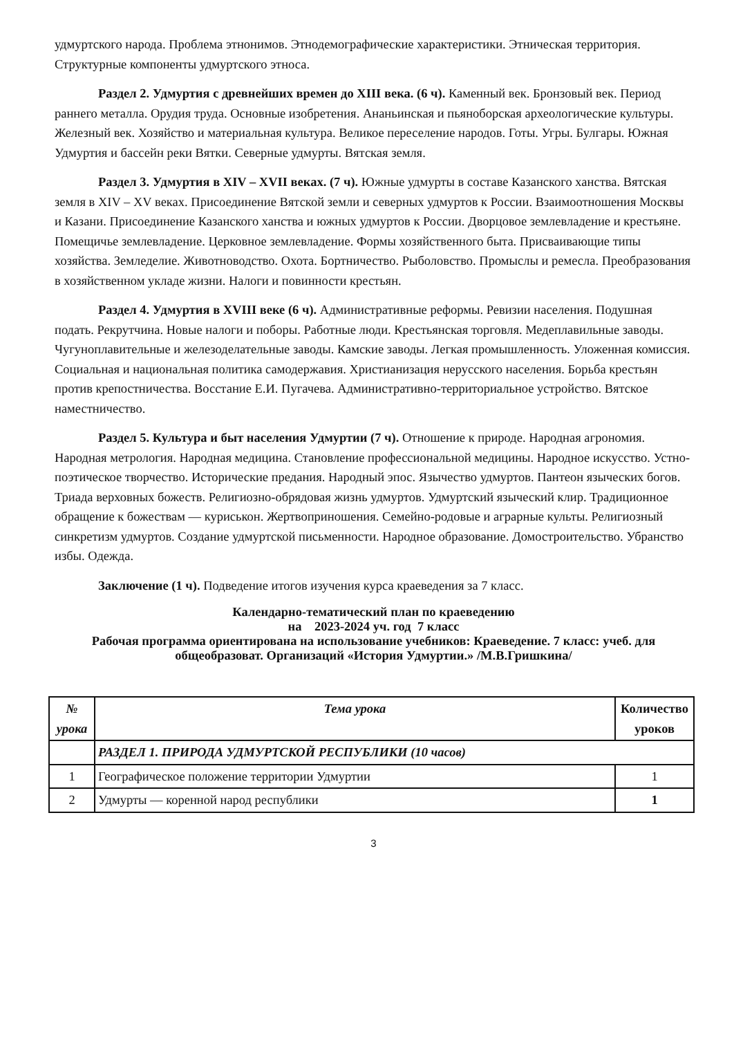удмуртского народа. Проблема этнонимов. Этнодемографические характеристики. Этническая территория. Структурные компоненты удмуртского этноса.
Раздел 2. Удмуртия с древнейших времен до XIII века. (6 ч). Каменный век. Бронзовый век. Период раннего металла. Орудия труда. Основные изобретения. Ананьинская и пьяноборская археологические культуры. Железный век. Хозяйство и материальная культура. Великое переселение народов. Готы. Угры. Булгары. Южная Удмуртия и бассейн реки Вятки. Северные удмурты. Вятская земля.
Раздел 3. Удмуртия в XIV – XVII веках. (7 ч). Южные удмурты в составе Казанского ханства. Вятская земля в XIV – XV веках. Присоединение Вятской земли и северных удмуртов к России. Взаимоотношения Москвы и Казани. Присоединение Казанского ханства и южных удмуртов к России. Дворцовое землевладение и крестьяне. Помещичье землевладение. Церковное землевладение. Формы хозяйственного быта. Присваивающие типы хозяйства. Земледелие. Животноводство. Охота. Бортничество. Рыболовство. Промыслы и ремесла. Преобразования в хозяйственном укладе жизни. Налоги и повинности крестьян.
Раздел 4. Удмуртия в XVIII веке (6 ч). Административные реформы. Ревизии населения. Подушная подать. Рекрутчина. Новые налоги и поборы. Работные люди. Крестьянская торговля. Медеплавильные заводы. Чугуноплавительные и железоделательные заводы. Камские заводы. Легкая промышленность. Уложенная комиссия. Социальная и национальная политика самодержавия. Христианизация нерусского населения. Борьба крестьян против крепостничества. Восстание Е.И. Пугачева. Административно-территориальное устройство. Вятское наместничество.
Раздел 5. Культура и быт населения Удмуртии (7 ч). Отношение к природе. Народная агрономия. Народная метрология. Народная медицина. Становление профессиональной медицины. Народное искусство. Устно-поэтическое творчество. Исторические предания. Народный эпос. Язычество удмуртов. Пантеон языческих богов. Триада верховных божеств. Религиозно-обрядовая жизнь удмуртов. Удмуртский языческий клир. Традиционное обращение к божествам — куриськон. Жертвоприношения. Семейно-родовые и аграрные культы. Религиозный синкретизм удмуртов. Создание удмуртской письменности. Народное образование. Домостроительство. Убранство избы. Одежда.
Заключение (1 ч). Подведение итогов изучения курса краеведения за 7 класс.
Календарно-тематический план по краеведению
на 2023-2024 уч. год 7 класс
Рабочая программа ориентирована на использование учебников: Краеведение. 7 класс: учеб. для общеобразоват. Организаций «История Удмуртии.» /М.В.Гришкина/
| № урока | Тема урока | Количество уроков |
| --- | --- | --- |
| | РАЗДЕЛ 1. ПРИРОДА УДМУРТСКОЙ РЕСПУБЛИКИ (10 часов) | |
| 1 | Географическое положение территории Удмуртии | 1 |
| 2 | Удмурты — коренной народ республики | 1 |
3